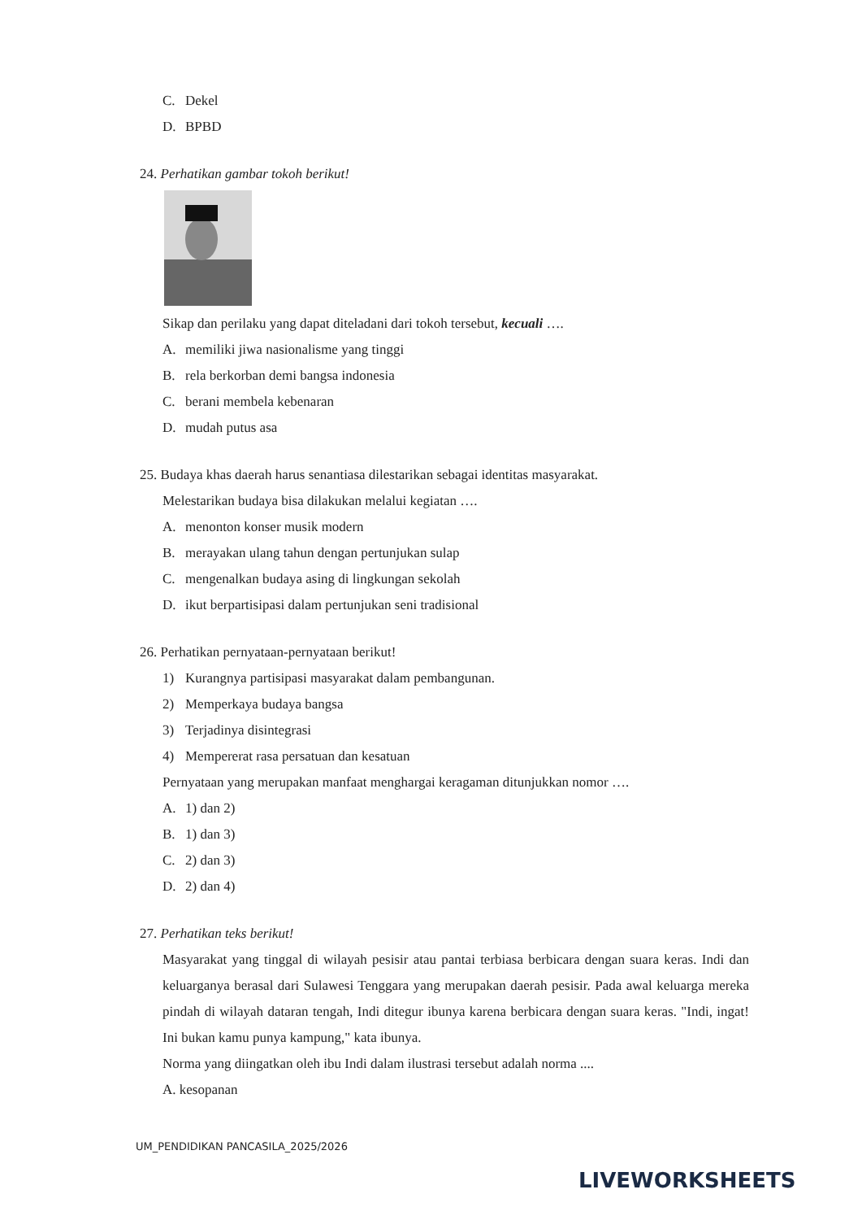C. Dekel
D. BPBD
24. Perhatikan gambar tokoh berikut!
Sikap dan perilaku yang dapat diteladani dari tokoh tersebut, kecuali ….
A. memiliki jiwa nasionalisme yang tinggi
B. rela berkorban demi bangsa indonesia
C. berani membela kebenaran
D. mudah putus asa
25. Budaya khas daerah harus senantiasa dilestarikan sebagai identitas masyarakat.
Melestarikan budaya bisa dilakukan melalui kegiatan ….
A. menonton konser musik modern
B. merayakan ulang tahun dengan pertunjukan sulap
C. mengenalkan budaya asing di lingkungan sekolah
D. ikut berpartisipasi dalam pertunjukan seni tradisional
26. Perhatikan pernyataan-pernyataan berikut!
1) Kurangnya partisipasi masyarakat dalam pembangunan.
2) Memperkaya budaya bangsa
3) Terjadinya disintegrasi
4) Mempererat rasa persatuan dan kesatuan
Pernyataan yang merupakan manfaat menghargai keragaman ditunjukkan nomor ….
A. 1) dan 2)
B. 1) dan 3)
C. 2) dan 3)
D. 2) dan 4)
27. Perhatikan teks berikut!
Masyarakat yang tinggal di wilayah pesisir atau pantai terbiasa berbicara dengan suara keras. Indi dan keluarganya berasal dari Sulawesi Tenggara yang merupakan daerah pesisir. Pada awal keluarga mereka pindah di wilayah dataran tengah, Indi ditegur ibunya karena berbicara dengan suara keras. "Indi, ingat! Ini bukan kamu punya kampung," kata ibunya.
Norma yang diingatkan oleh ibu Indi dalam ilustrasi tersebut adalah norma ....
A. kesopanan
UM_PENDIDIKAN PANCASILA_2025/2026
LIVEWORKSHEETS